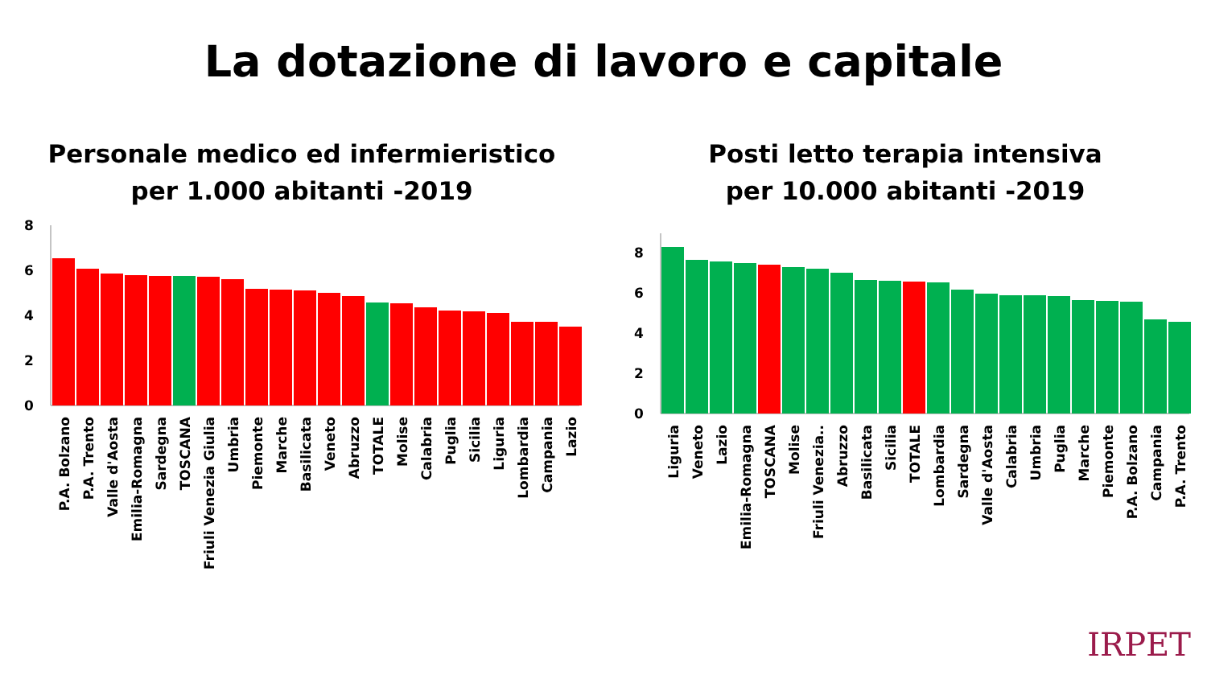La dotazione di lavoro e capitale
Personale medico ed infermieristico
per 1.000 abitanti -2019
8
6
4
2
0
P.A. Bolzano
P.A. Trento
Valle d'Aosta
Emilia-Romagna
Sardegna
TOSCANA
Friuli Venezia Giulia
Umbria
Piemonte
Marche
Basilicata
Veneto
Abruzzo
TOTALE
Molise
Calabria
Puglia
Sicilia
Liguria
Lombardia
Campania
Lazio
Posti letto terapia intensiva
per 10.000 abitanti -2019
8
6
4
2
0
Liguria
Veneto
Lazio
Emilia-Romagna
TOSCANA
Molise
Friuli Venezia..
Abruzzo
Basilicata
Sicilia
TOTALE
Lombardia
Sardegna
Valle d'Aosta
Calabria
Umbria
Puglia
Marche
Piemonte
P.A. Bolzano
Campania
P.A. Trento
IRPET